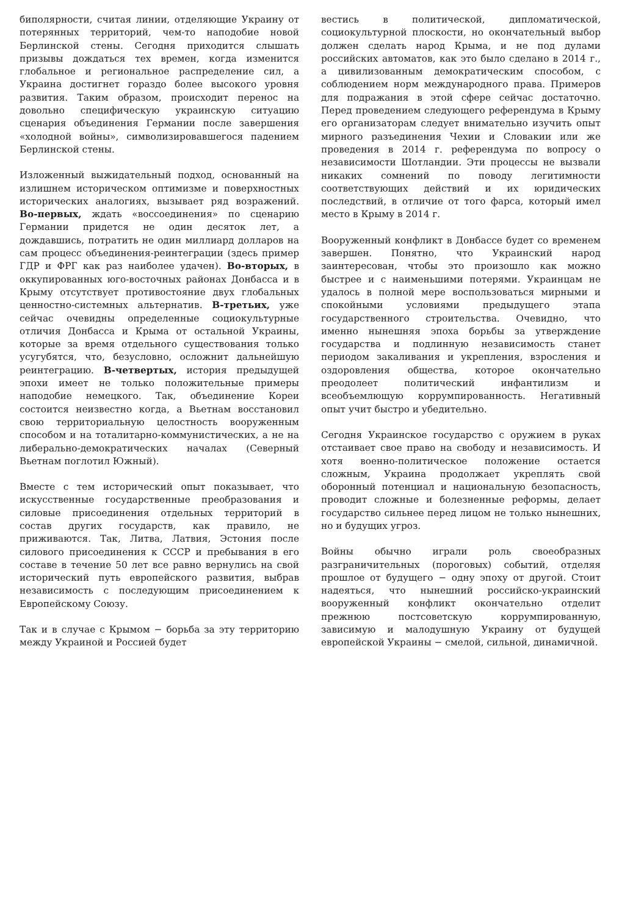биполярности, считая линии, отделяющие Украину от потерянных территорий, чем-то наподобие новой Берлинской стены. Сегодня приходится слышать призывы дождаться тех времен, когда изменится глобальное и региональное распределение сил, а Украина достигнет гораздо более высокого уровня развития. Таким образом, происходит перенос на довольно специфическую украинскую ситуацию сценария объединения Германии после завершения «холодной войны», символизировавшегося падением Берлинской стены.
Изложенный выжидательный подход, основанный на излишнем историческом оптимизме и поверхностных исторических аналогиях, вызывает ряд возражений. Во-первых, ждать «воссоединения» по сценарию Германии придется не один десяток лет, а дождавшись, потратить не один миллиард долларов на сам процесс объединения-реинтеграции (здесь пример ГДР и ФРГ как раз наиболее удачен). Во-вторых, в оккупированных юго-восточных районах Донбасса и в Крыму отсутствует противостояние двух глобальных ценностно-системных альтернатив. В-третьих, уже сейчас очевидны определенные социокультурные отличия Донбасса и Крыма от остальной Украины, которые за время отдельного существования только усугубятся, что, безусловно, осложнит дальнейшую реинтеграцию. В-четвертых, история предыдущей эпохи имеет не только положительные примеры наподобие немецкого. Так, объединение Кореи состоится неизвестно когда, а Вьетнам восстановил свою территориальную целостность вооруженным способом и на тоталитарно-коммунистических, а не на либерально-демократических началах (Северный Вьетнам поглотил Южный).
Вместе с тем исторический опыт показывает, что искусственные государственные преобразования и силовые присоединения отдельных территорий в состав других государств, как правило, не приживаются. Так, Литва, Латвия, Эстония после силового присоединения к СССР и пребывания в его составе в течение 50 лет все равно вернулись на свой исторический путь европейского развития, выбрав независимость с последующим присоединением к Европейскому Союзу.
Так и в случае с Крымом − борьба за эту территорию между Украиной и Россией будет
вестись в политической, дипломатической, социокультурной плоскости, но окончательный выбор должен сделать народ Крыма, и не под дулами российских автоматов, как это было сделано в 2014 г., а цивилизованным демократическим способом, с соблюдением норм международного права. Примеров для подражания в этой сфере сейчас достаточно. Перед проведением следующего референдума в Крыму его организаторам следует внимательно изучить опыт мирного разъединения Чехии и Словакии или же проведения в 2014 г. референдума по вопросу о независимости Шотландии. Эти процессы не вызвали никаких сомнений по поводу легитимности соответствующих действий и их юридических последствий, в отличие от того фарса, который имел место в Крыму в 2014 г.
Вооруженный конфликт в Донбассе будет со временем завершен. Понятно, что Украинский народ заинтересован, чтобы это произошло как можно быстрее и с наименьшими потерями. Украинцам не удалось в полной мере воспользоваться мирными и спокойными условиями предыдущего этапа государственного строительства. Очевидно, что именно нынешняя эпоха борьбы за утверждение государства и подлинную независимость станет периодом закаливания и укрепления, взросления и оздоровления общества, которое окончательно преодолеет политический инфантилизм и всеобъемлющую коррумпированность. Негативный опыт учит быстро и убедительно.
Сегодня Украинское государство с оружием в руках отстаивает свое право на свободу и независимость. И хотя военно-политическое положение остается сложным, Украина продолжает укреплять свой оборонный потенциал и национальную безопасность, проводит сложные и болезненные реформы, делает государство сильнее перед лицом не только нынешних, но и будущих угроз.
Войны обычно играли роль своеобразных разграничительных (пороговых) событий, отделяя прошлое от будущего − одну эпоху от другой. Стоит надеяться, что нынешний российско-украинский вооруженный конфликт окончательно отделит прежнюю постсоветскую коррумпированную, зависимую и малодушную Украину от будущей европейской Украины − смелой, сильной, динамичной.